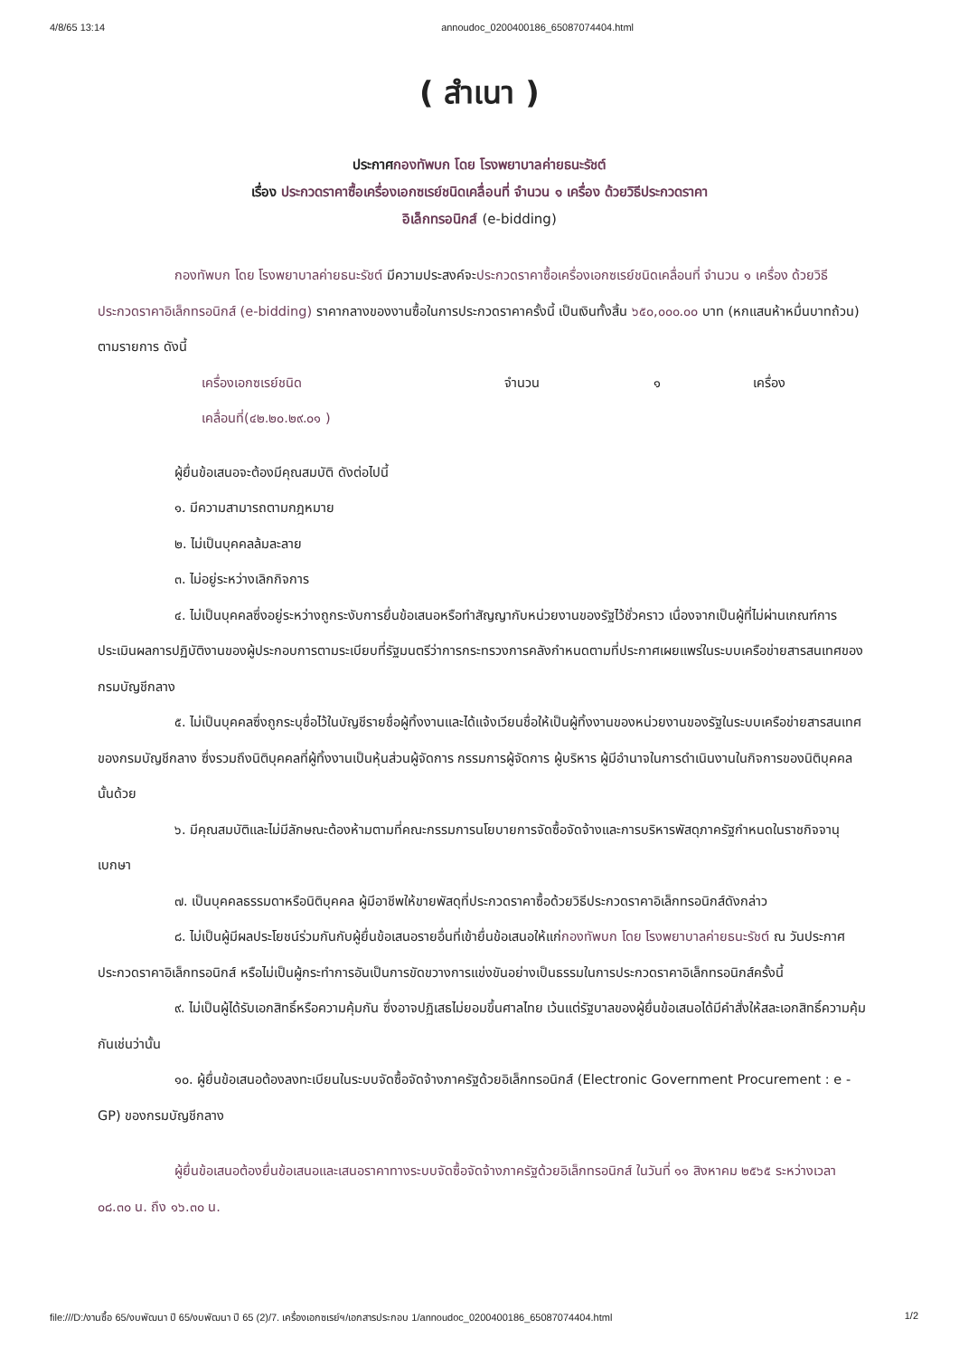4/8/65 13:14 annoudoc_0200400186_65087074404.html
( สำเนา )
ประกาศกองทัพบก โดย โรงพยาบาลค่ายธนะรัชต์
เรื่อง ประกวดราคาซื้อเครื่องเอกซเรย์ชนิดเคลื่อนที่ จำนวน ๑ เครื่อง ด้วยวิธีประกวดราคา
อิเล็กทรอนิกส์ (e-bidding)
กองทัพบก โดย โรงพยาบาลค่ายธนะรัชต์ มีความประสงค์จะประกวดราคาซื้อเครื่องเอกซเรย์ชนิดเคลื่อนที่ จำนวน ๑ เครื่อง ด้วยวิธีประกวดราคาอิเล็กทรอนิกส์ (e-bidding) ราคากลางของงานซื้อในการประกวดราคาครั้งนี้ เป็นเงินทั้งสิ้น ๖๕๐,๐๐๐.๐๐ บาท (หกแสนห้าหมื่นบาทถ้วน) ตามรายการ ดังนี้
เครื่องเอกซเรย์ชนิด
เคลื่อนที่(๔๒.๒๐.๒๙.๐๑ ) จำนวน ๑ เครื่อง
ผู้ยื่นข้อเสนอจะต้องมีคุณสมบัติ ดังต่อไปนี้
๑. มีความสามารถตามกฎหมาย
๒. ไม่เป็นบุคคลล้มละลาย
๓. ไม่อยู่ระหว่างเลิกกิจการ
๔. ไม่เป็นบุคคลซึ่งอยู่ระหว่างถูกระงับการยื่นข้อเสนอหรือทำสัญญากับหน่วยงานของรัฐไว้ชั่วคราว เนื่องจากเป็นผู้ที่ไม่ผ่านเกณฑ์การประเมินผลการปฏิบัติงานของผู้ประกอบการตามระเบียบที่รัฐมนตรีว่าการกระทรวงการคลังกำหนดตามที่ประกาศเผยแพร่ในระบบเครือข่ายสารสนเทศของกรมบัญชีกลาง
๕. ไม่เป็นบุคคลซึ่งถูกระบุชื่อไว้ในบัญชีรายชื่อผู้ทิ้งงานและได้แจ้งเวียนชื่อให้เป็นผู้ทิ้งงานของหน่วยงานของรัฐในระบบเครือข่ายสารสนเทศของกรมบัญชีกลาง ซึ่งรวมถึงนิติบุคคลที่ผู้ทิ้งงานเป็นหุ้นส่วนผู้จัดการ กรรมการผู้จัดการ ผู้บริหาร ผู้มีอำนาจในการดำเนินงานในกิจการของนิติบุคคลนั้นด้วย
๖. มีคุณสมบัติและไม่มีลักษณะต้องห้ามตามที่คณะกรรมการนโยบายการจัดซื้อจัดจ้างและการบริหารพัสดุภาครัฐกำหนดในราชกิจจานุเบกษา
๗. เป็นบุคคลธรรมดาหรือนิติบุคคล ผู้มีอาชีพให้ขายพัสดุที่ประกวดราคาซื้อด้วยวิธีประกวดราคาอิเล็กทรอนิกส์ดังกล่าว
๘. ไม่เป็นผู้มีผลประโยชน์ร่วมกันกับผู้ยื่นข้อเสนอรายอื่นที่เข้ายื่นข้อเสนอให้แก่กองทัพบก โดย โรงพยาบาลค่ายธนะรัชต์ ณ วันประกาศประกวดราคาอิเล็กทรอนิกส์ หรือไม่เป็นผู้กระทำการอันเป็นการขัดขวางการแข่งขันอย่างเป็นธรรมในการประกวดราคาอิเล็กทรอนิกส์ครั้งนี้
๙. ไม่เป็นผู้ได้รับเอกสิทธิ์หรือความคุ้มกัน ซึ่งอาจปฏิเสธไม่ยอมขึ้นศาลไทย เว้นแต่รัฐบาลของผู้ยื่นข้อเสนอได้มีคำสั่งให้สละเอกสิทธิ์ความคุ้มกันเช่นว่านั้น
๑๐. ผู้ยื่นข้อเสนอต้องลงทะเบียนในระบบจัดซื้อจัดจ้างภาครัฐด้วยอิเล็กทรอนิกส์ (Electronic Government Procurement : e - GP) ของกรมบัญชีกลาง
ผู้ยื่นข้อเสนอต้องยื่นข้อเสนอและเสนอราคาทางระบบจัดซื้อจัดจ้างภาครัฐด้วยอิเล็กทรอนิกส์ ในวันที่ ๑๑ สิงหาคม ๒๕๖๕ ระหว่างเวลา ๐๘.๓๐ น. ถึง ๑๖.๓๐ น.
file:///D:/งานซื้อ 65/งบพัฒนา ปี 65/งบพัฒนา ปี 65 (2)/7. เครื่องเอกซเรย์ฯ/เอกสารประกอบ 1/annoudoc_0200400186_65087074404.html 1/2